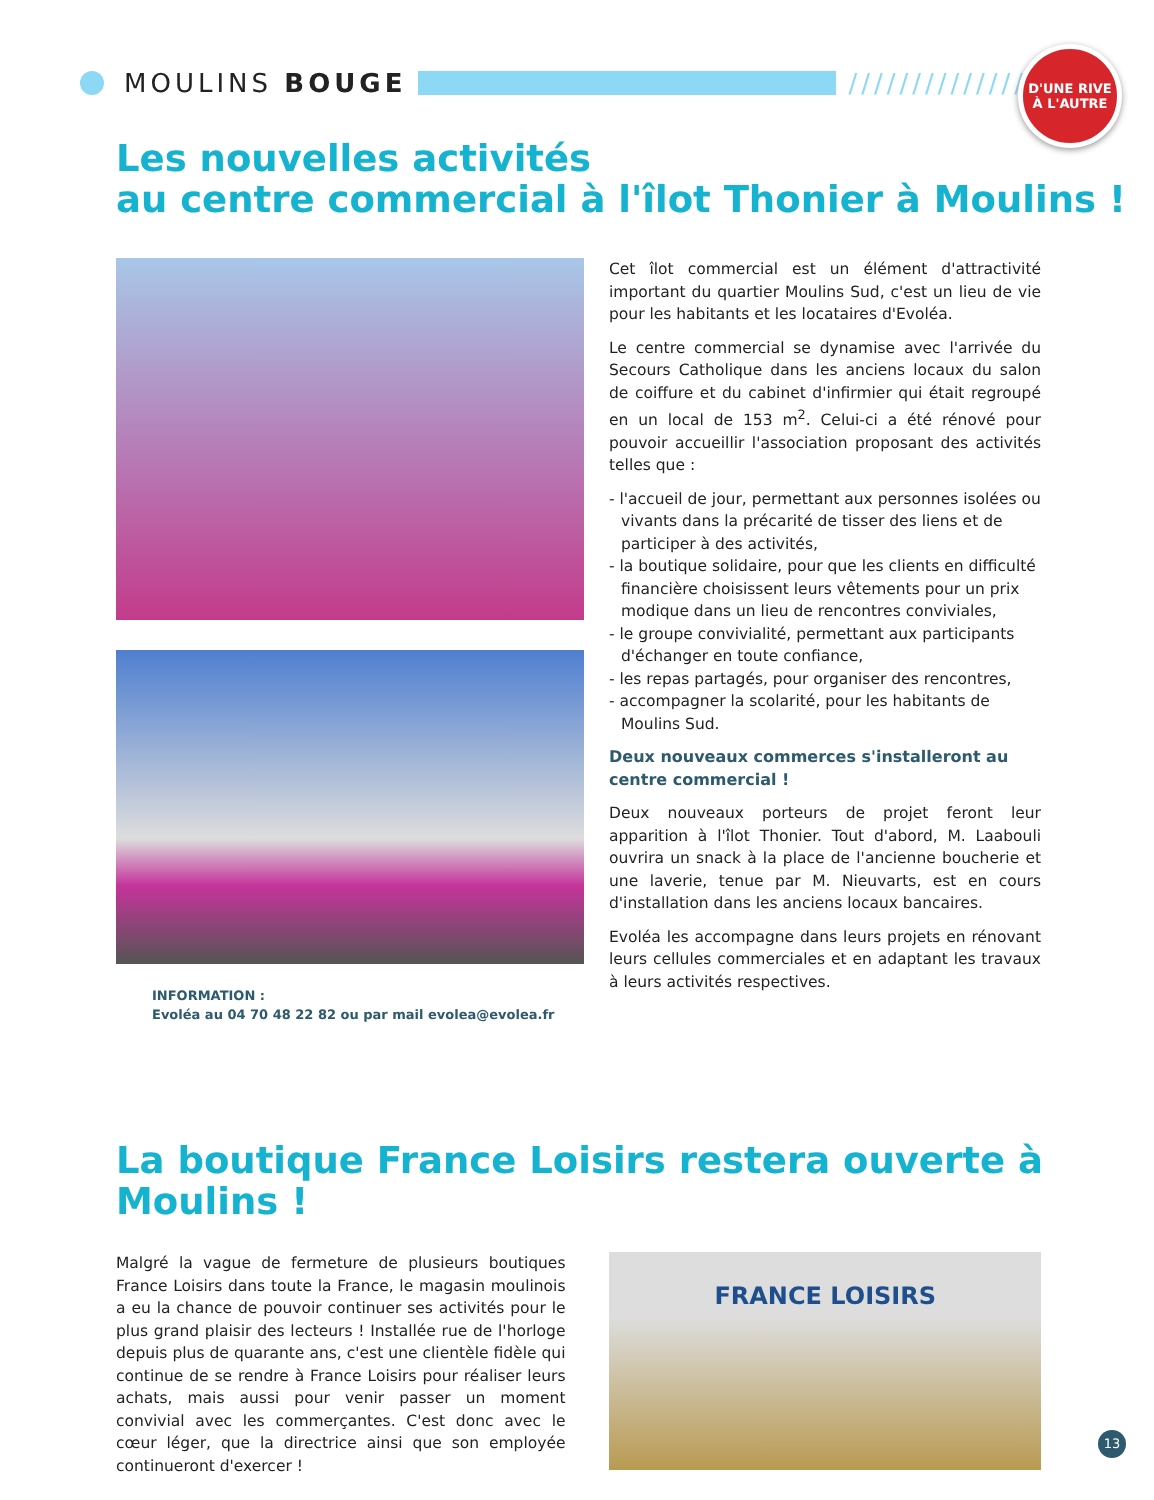MOULINS BOUGE ///////////////
D'UNE RIVE À L'AUTRE
Les nouvelles activités
au centre commercial à l'îlot Thonier à Moulins !
INFORMATION :
Evoléa au 04 70 48 22 82 ou par mail evolea@evolea.fr
Cet îlot commercial est un élément d'attractivité important du quartier Moulins Sud, c'est un lieu de vie pour les habitants et les locataires d'Evoléa.
Le centre commercial se dynamise avec l'arrivée du Secours Catholique dans les anciens locaux du salon de coiffure et du cabinet d'infirmier qui était regroupé en un local de 153 m<sup>2</sup>. Celui-ci a été rénové pour pouvoir accueillir l'association proposant des activités telles que :
- l'accueil de jour, permettant aux personnes isolées ou vivants dans la précarité de tisser des liens et de participer à des activités,
- la boutique solidaire, pour que les clients en difficulté financière choisissent leurs vêtements pour un prix modique dans un lieu de rencontres conviviales,
- le groupe convivialité, permettant aux participants d'échanger en toute confiance,
- les repas partagés, pour organiser des rencontres,
- accompagner la scolarité, pour les habitants de Moulins Sud.
Deux nouveaux commerces s'installeront au centre commercial !
Deux nouveaux porteurs de projet feront leur apparition à l'îlot Thonier. Tout d'abord, M. Laabouli ouvrira un snack à la place de l'ancienne boucherie et une laverie, tenue par M. Nieuvarts, est en cours d'installation dans les anciens locaux bancaires.
Evoléa les accompagne dans leurs projets en rénovant leurs cellules commerciales et en adaptant les travaux à leurs activités respectives.
La boutique France Loisirs restera ouverte à Moulins !
Malgré la vague de fermeture de plusieurs boutiques France Loisirs dans toute la France, le magasin moulinois a eu la chance de pouvoir continuer ses activités pour le plus grand plaisir des lecteurs ! Installée rue de l'horloge depuis plus de quarante ans, c'est une clientèle fidèle qui continue de se rendre à France Loisirs pour réaliser leurs achats, mais aussi pour venir passer un moment convivial avec les commerçantes. C'est donc avec le cœur léger, que la directrice ainsi que son employée continueront d'exercer !
FRANCE LOISIRS
13